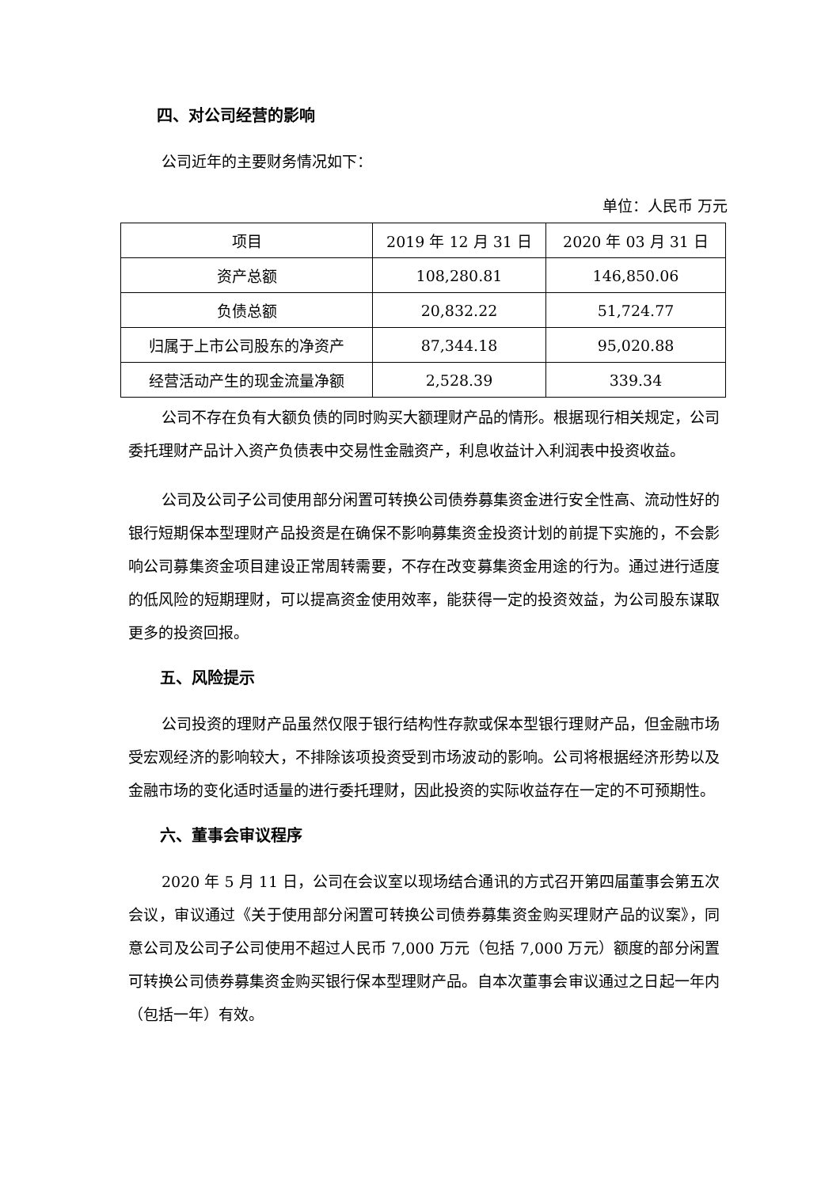四、对公司经营的影响
公司近年的主要财务情况如下：
单位：人民币 万元
| 项目 | 2019 年 12 月 31 日 | 2020 年 03 月 31 日 |
| 资产总额 | 108,280.81 | 146,850.06 |
| 负债总额 | 20,832.22 | 51,724.77 |
| 归属于上市公司股东的净资产 | 87,344.18 | 95,020.88 |
| 经营活动产生的现金流量净额 | 2,528.39 | 339.34 |
公司不存在负有大额负债的同时购买大额理财产品的情形。根据现行相关规定，公司委托理财产品计入资产负债表中交易性金融资产，利息收益计入利润表中投资收益。
公司及公司子公司使用部分闲置可转换公司债券募集资金进行安全性高、流动性好的银行短期保本型理财产品投资是在确保不影响募集资金投资计划的前提下实施的，不会影响公司募集资金项目建设正常周转需要，不存在改变募集资金用途的行为。通过进行适度的低风险的短期理财，可以提高资金使用效率，能获得一定的投资效益，为公司股东谋取更多的投资回报。
五、风险提示
公司投资的理财产品虽然仅限于银行结构性存款或保本型银行理财产品，但金融市场受宏观经济的影响较大，不排除该项投资受到市场波动的影响。公司将根据经济形势以及金融市场的变化适时适量的进行委托理财，因此投资的实际收益存在一定的不可预期性。
六、董事会审议程序
2020 年 5 月 11 日，公司在会议室以现场结合通讯的方式召开第四届董事会第五次会议，审议通过《关于使用部分闲置可转换公司债券募集资金购买理财产品的议案》，同意公司及公司子公司使用不超过人民币 7,000 万元（包括 7,000 万元）额度的部分闲置可转换公司债券募集资金购买银行保本型理财产品。自本次董事会审议通过之日起一年内（包括一年）有效。